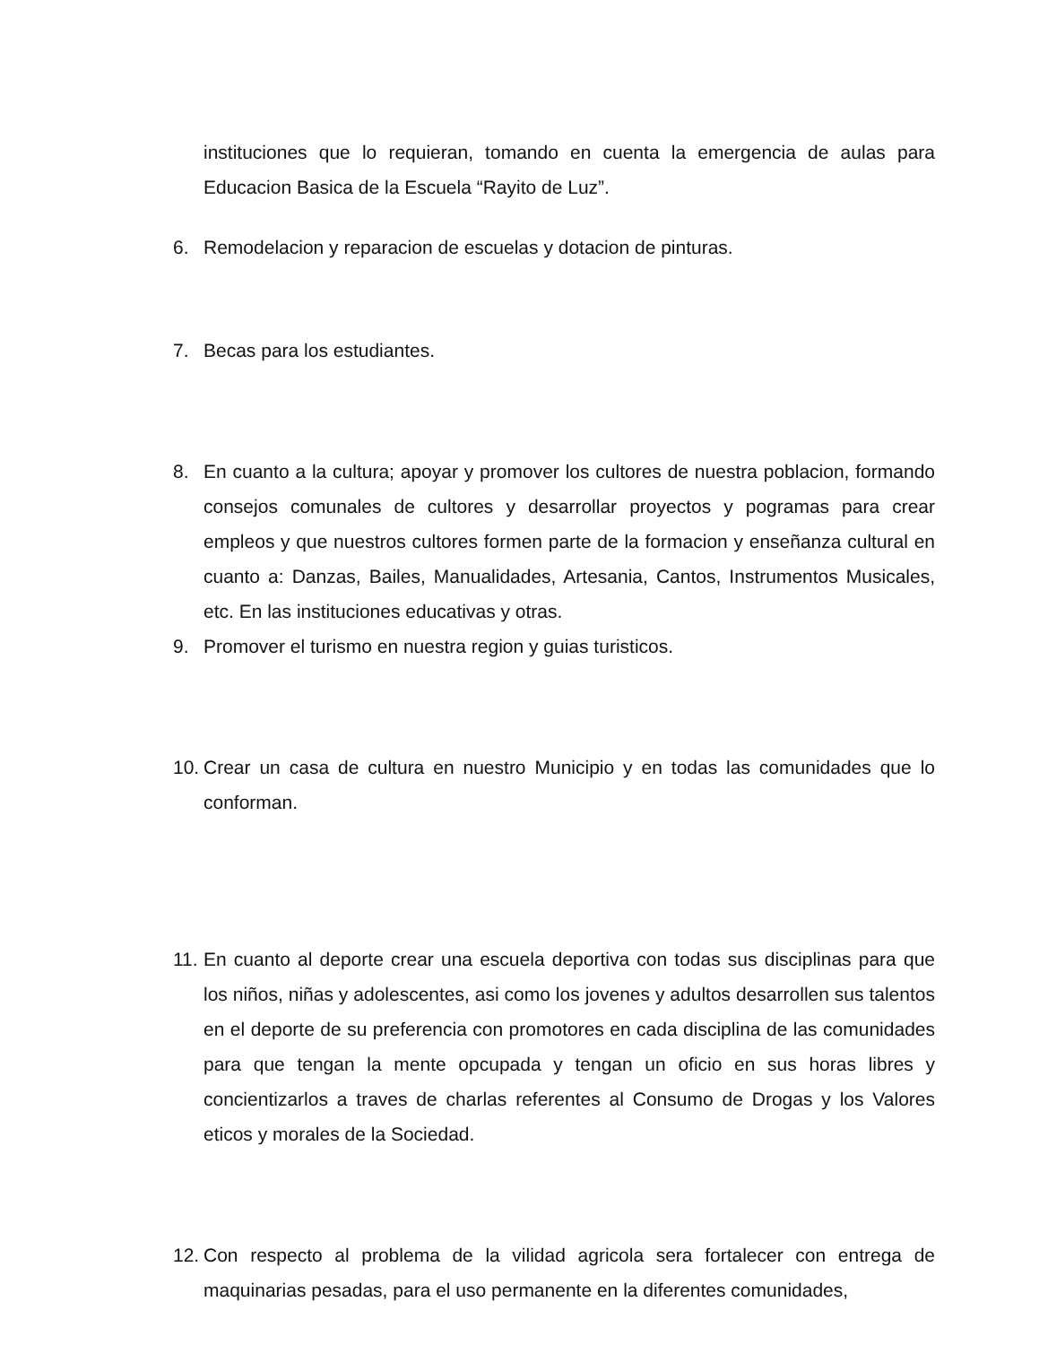instituciones que lo requieran, tomando en cuenta la emergencia de aulas para Educacion Basica de la Escuela “Rayito de Luz”.
6. Remodelacion y reparacion de escuelas y dotacion de pinturas.
7. Becas para los estudiantes.
8. En cuanto a la cultura; apoyar y promover los cultores de nuestra poblacion, formando consejos comunales de cultores y desarrollar proyectos y pogramas para crear empleos y que nuestros cultores formen parte de la formacion y enseñanza cultural en cuanto a: Danzas, Bailes, Manualidades, Artesania, Cantos, Instrumentos Musicales, etc. En las instituciones educativas y otras.
9. Promover el turismo en nuestra region y guias turisticos.
10. Crear un casa de cultura en nuestro Municipio y en todas las comunidades que lo conforman.
11. En cuanto al deporte crear una escuela deportiva con todas sus disciplinas para que los niños, niñas y adolescentes, asi como los jovenes y adultos desarrollen sus talentos en el deporte de su preferencia con promotores en cada disciplina de las comunidades para que tengan la mente opcupada y tengan un oficio en sus horas libres y concientizarlos a traves de charlas referentes al Consumo de Drogas y los Valores eticos y morales de la Sociedad.
12. Con respecto al problema de la vilidad agricola sera fortalecer con entrega de maquinarias pesadas, para el uso permanente en la diferentes comunidades,